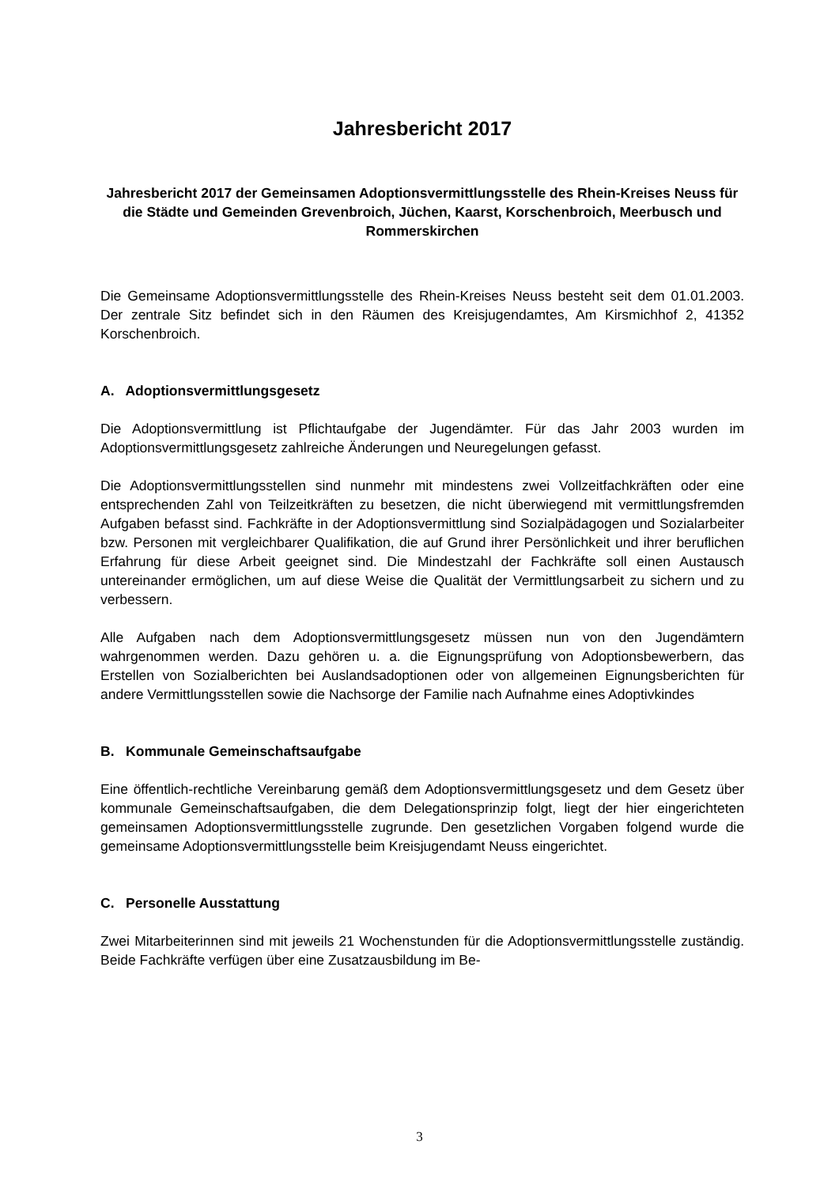Jahresbericht 2017
Jahresbericht 2017 der Gemeinsamen Adoptionsvermittlungsstelle des Rhein-Kreises Neuss für die Städte und Gemeinden Grevenbroich, Jüchen, Kaarst, Korschenbroich, Meerbusch und Rommerskirchen
Die Gemeinsame Adoptionsvermittlungsstelle des Rhein-Kreises Neuss besteht seit dem 01.01.2003. Der zentrale Sitz befindet sich in den Räumen des Kreisjugendamtes, Am Kirsmichhof 2, 41352 Korschenbroich.
A. Adoptionsvermittlungsgesetz
Die Adoptionsvermittlung ist Pflichtaufgabe der Jugendämter. Für das Jahr 2003 wurden im Adoptionsvermittlungsgesetz zahlreiche Änderungen und Neuregelungen gefasst.
Die Adoptionsvermittlungsstellen sind nunmehr mit mindestens zwei Vollzeitfachkräften oder eine entsprechenden Zahl von Teilzeitkräften zu besetzen, die nicht überwiegend mit vermittlungsfremden Aufgaben befasst sind. Fachkräfte in der Adoptionsvermittlung sind Sozialpädagogen und Sozialarbeiter bzw. Personen mit vergleichbarer Qualifikation, die auf Grund ihrer Persönlichkeit und ihrer beruflichen Erfahrung für diese Arbeit geeignet sind. Die Mindestzahl der Fachkräfte soll einen Austausch untereinander ermöglichen, um auf diese Weise die Qualität der Vermittlungsarbeit zu sichern und zu verbessern.
Alle Aufgaben nach dem Adoptionsvermittlungsgesetz müssen nun von den Jugendämtern wahrgenommen werden. Dazu gehören u. a. die Eignungsprüfung von Adoptionsbewerbern, das Erstellen von Sozialberichten bei Auslandsadoptionen oder von allgemeinen Eignungsberichten für andere Vermittlungsstellen sowie die Nachsorge der Familie nach Aufnahme eines Adoptivkindes
B. Kommunale Gemeinschaftsaufgabe
Eine öffentlich-rechtliche Vereinbarung gemäß dem Adoptionsvermittlungsgesetz und dem Gesetz über kommunale Gemeinschaftsaufgaben, die dem Delegationsprinzip folgt, liegt der hier eingerichteten gemeinsamen Adoptionsvermittlungsstelle zugrunde. Den gesetzlichen Vorgaben folgend wurde die gemeinsame Adoptionsvermittlungsstelle beim Kreisjugendamt Neuss eingerichtet.
C. Personelle Ausstattung
Zwei Mitarbeiterinnen sind mit jeweils 21 Wochenstunden für die Adoptionsvermittlungsstelle zuständig. Beide Fachkräfte verfügen über eine Zusatzausbildung im Be-
3